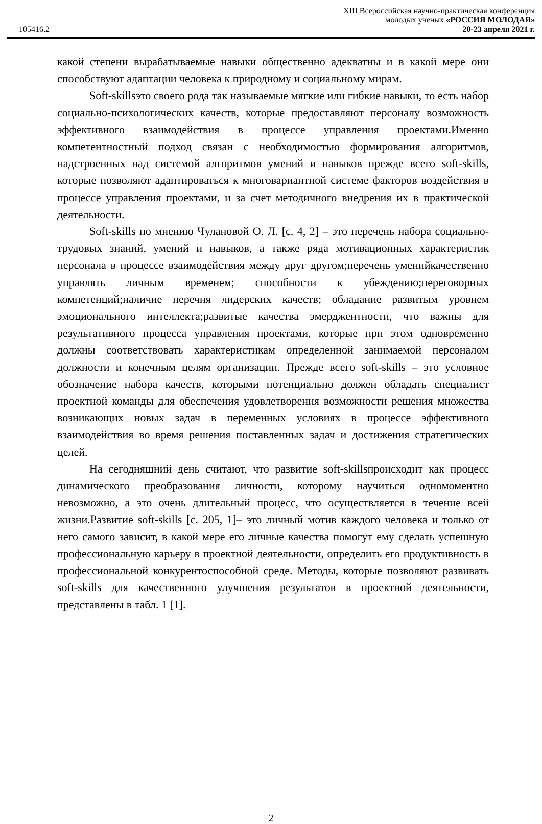XIII Всероссийская научно-практическая конференция
молодых ученых «РОССИЯ МОЛОДАЯ»
105416.2 20-23 апреля 2021 г.
какой степени вырабатываемые навыки общественно адекватны и в какой мере они способствуют адаптации человека к природному и социальному мирам.
Soft-skillsэто своего рода так называемые мягкие или гибкие навыки, то есть набор социально-психологических качеств, которые предоставляют персоналу возможность эффективного взаимодействия в процессе управления проектами.Именно компетентностный подход связан с необходимостью формирования алгоритмов, надстроенных над системой алгоритмов умений и навыков прежде всего soft-skills, которые позволяют адаптироваться к многовариантной системе факторов воздействия в процессе управления проектами, и за счет методичного внедрения их в практической деятельности.
Soft-skills по мнению Чулановой О. Л. [с. 4, 2] – это перечень набора социально-трудовых знаний, умений и навыков, а также ряда мотивационных характеристик персонала в процессе взаимодействия между друг другом;перечень уменийкачественно управлять личным временем; способности к убеждению;переговорных компетенций;наличие перечня лидерских качеств; обладание развитым уровнем эмоционального интеллекта;развитые качества эмерджентности, что важны для результативного процесса управления проектами, которые при этом одновременно должны соответствовать характеристикам определенной занимаемой персоналом должности и конечным целям организации. Прежде всего soft-skills – это условное обозначение набора качеств, которыми потенциально должен обладать специалист проектной команды для обеспечения удовлетворения возможности решения множества возникающих новых задач в переменных условиях в процессе эффективного взаимодействия во время решения поставленных задач и достижения стратегических целей.
На сегодняшний день считают, что развитие soft-skillsпроисходит как процесс динамического преобразования личности, которому научиться одномоментно невозможно, а это очень длительный процесс, что осуществляется в течение всей жизни.Развитие soft-skills [с. 205, 1]– это личный мотив каждого человека и только от него самого зависит, в какой мере его личные качества помогут ему сделать успешную профессиональную карьеру в проектной деятельности, определить его продуктивность в профессиональной конкурентоспособной среде. Методы, которые позволяют развивать soft-skills для качественного улучшения результатов в проектной деятельности, представлены в табл. 1 [1].
2